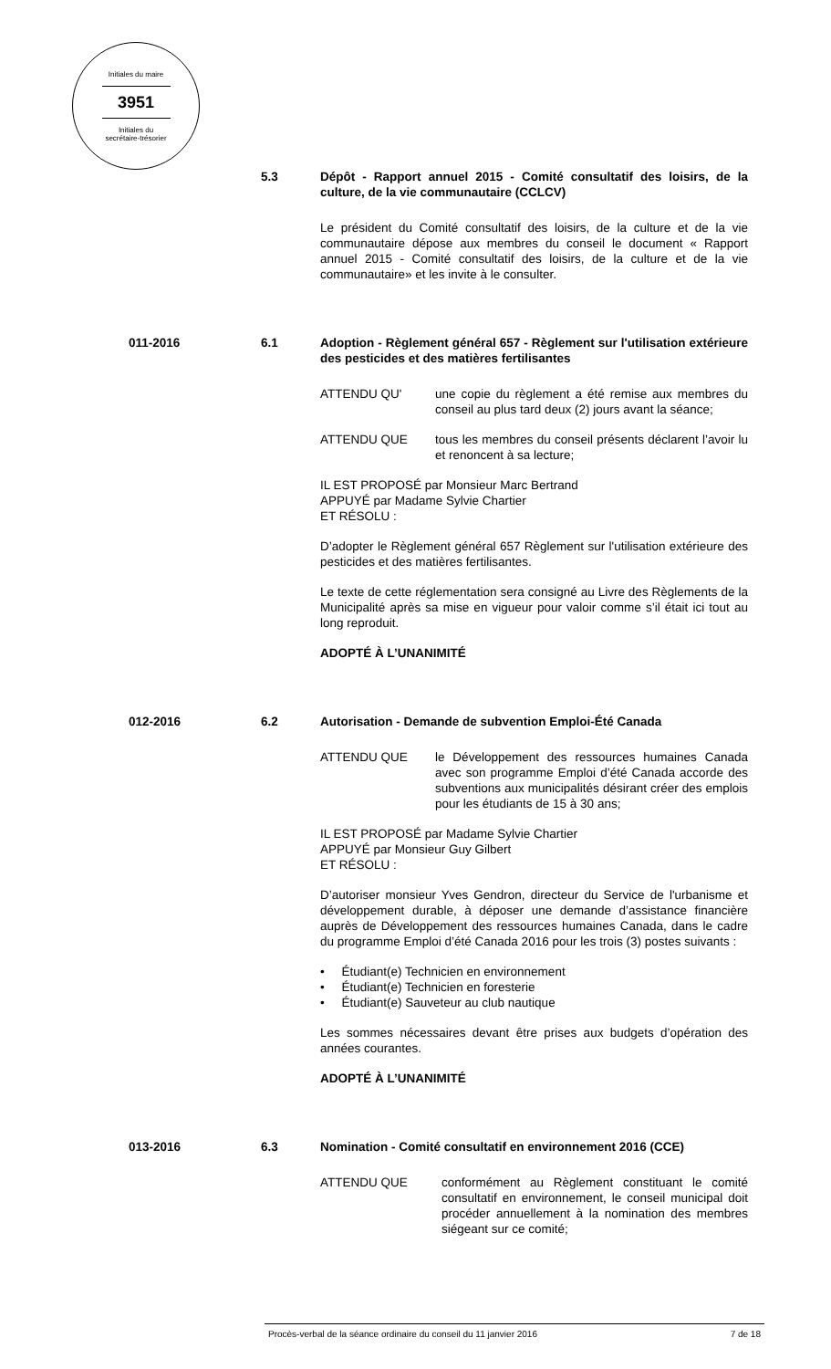Initiales du maire
3951
Initiales du
secrétaire-trésorier
5.3 Dépôt - Rapport annuel 2015 - Comité consultatif des loisirs, de la culture, de la vie communautaire (CCLCV)
Le président du Comité consultatif des loisirs, de la culture et de la vie communautaire dépose aux membres du conseil le document « Rapport annuel 2015 - Comité consultatif des loisirs, de la culture et de la vie communautaire» et les invite à le consulter.
011-2016 6.1 Adoption - Règlement général 657 - Règlement sur l'utilisation extérieure des pesticides et des matières fertilisantes
ATTENDU QU' une copie du règlement a été remise aux membres du conseil au plus tard deux (2) jours avant la séance;
ATTENDU QUE tous les membres du conseil présents déclarent l’avoir lu et renoncent à sa lecture;
IL EST PROPOSÉ par Monsieur Marc Bertrand
APPUYÉ par Madame Sylvie Chartier
ET RÉSOLU :
D’adopter le Règlement général 657 Règlement sur l'utilisation extérieure des pesticides et des matières fertilisantes.
Le texte de cette réglementation sera consigné au Livre des Règlements de la Municipalité après sa mise en vigueur pour valoir comme s’il était ici tout au long reproduit.
ADOPTÉ À L’UNANIMITÉ
012-2016 6.2 Autorisation - Demande de subvention Emploi-Été Canada
ATTENDU QUE le Développement des ressources humaines Canada avec son programme Emploi d’été Canada accorde des subventions aux municipalités désirant créer des emplois pour les étudiants de 15 à 30 ans;
IL EST PROPOSÉ par Madame Sylvie Chartier
APPUYÉ par Monsieur Guy Gilbert
ET RÉSOLU :
D’autoriser monsieur Yves Gendron, directeur du Service de l'urbanisme et développement durable, à déposer une demande d’assistance financière auprès de Développement des ressources humaines Canada, dans le cadre du programme Emploi d’été Canada 2016 pour les trois (3) postes suivants :
• Étudiant(e) Technicien en environnement
• Étudiant(e) Technicien en foresterie
• Étudiant(e) Sauveteur au club nautique
Les sommes nécessaires devant être prises aux budgets d’opération des années courantes.
ADOPTÉ À L’UNANIMITÉ
013-2016 6.3 Nomination - Comité consultatif en environnement 2016 (CCE)
ATTENDU QUE conformément au Règlement constituant le comité consultatif en environnement, le conseil municipal doit procéder annuellement à la nomination des membres siégeant sur ce comité;
Procès-verbal de la séance ordinaire du conseil du 11 janvier 2016 7 de 18